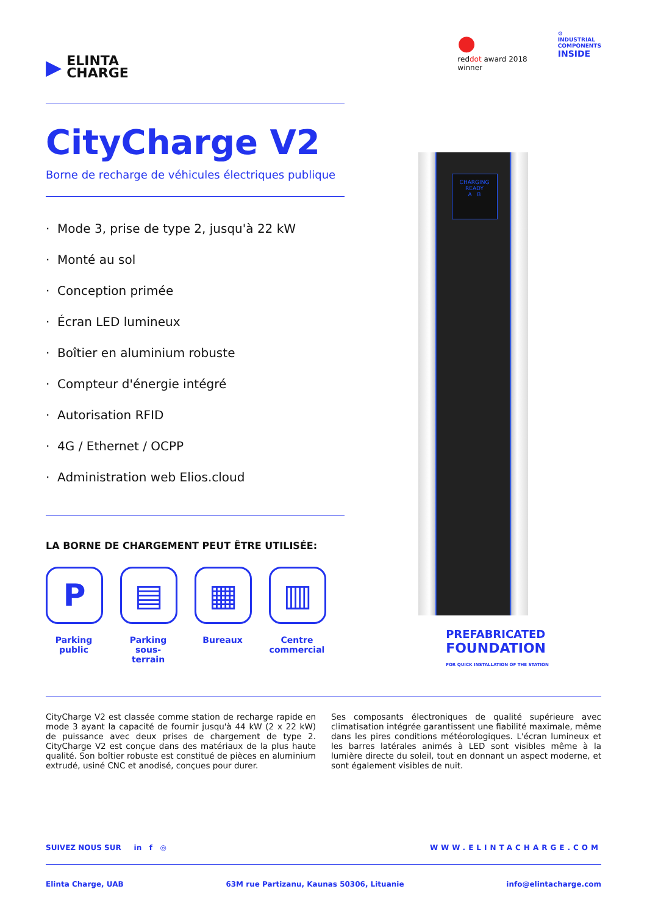▶
ELINTA
CHARGE
●
reddot award 2018
winner
⚙
INDUSTRIAL
COMPONENTS
INSIDE
CityCharge V2
Borne de recharge de véhicules électriques publique
· Mode 3, prise de type 2, jusqu'à 22 kW
· Monté au sol
· Conception primée
· Écran LED lumineux
· Boîtier en aluminium robuste
· Compteur d'énergie intégré
· Autorisation RFID
· 4G / Ethernet / OCPP
· Administration web Elios.cloud
LA BORNE DE CHARGEMENT PEUT ÊTRE UTILISÉE:
P
Parking public
▤
Parking sous-terrain
▦
Bureaux
▥
Centre commercial
CHARGING
READY
A B
PREFABRICATED
FOUNDATION
FOR QUICK INSTALLATION OF THE STATION
CityCharge V2 est classée comme station de recharge rapide en mode 3 ayant la capacité de fournir jusqu'à 44 kW (2 x 22 kW) de puissance avec deux prises de chargement de type 2. CityCharge V2 est conçue dans des matériaux de la plus haute qualité. Son boîtier robuste est constitué de pièces en aluminium extrudé, usiné CNC et anodisé, conçues pour durer.
Ses composants électroniques de qualité supérieure avec climatisation intégrée garantissent une fiabilité maximale, même dans les pires conditions météorologiques. L'écran lumineux et les barres latérales animés à LED sont visibles même à la lumière directe du soleil, tout en donnant un aspect moderne, et sont également visibles de nuit.
SUIVEZ NOUS SUR in f ◎ WWW.ELINTACHARGE.COM
Elinta Charge, UAB 63M rue Partizanu, Kaunas 50306, Lituanie info@elintacharge.com